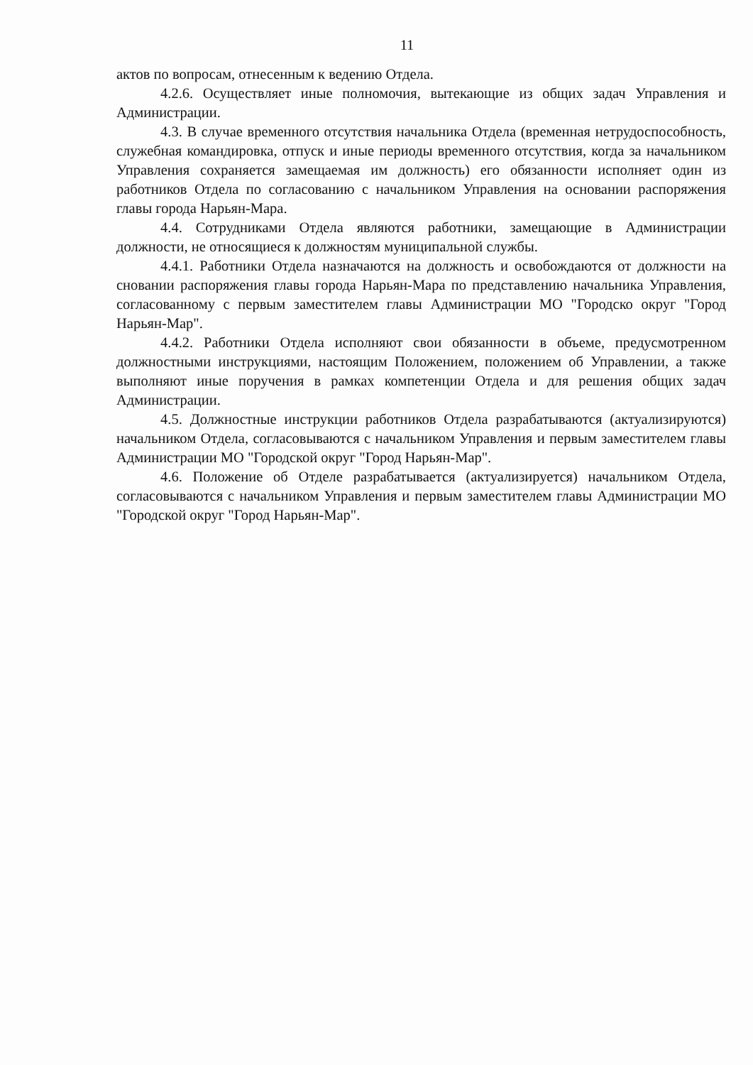11
актов по вопросам, отнесенным к ведению Отдела.
4.2.6. Осуществляет иные полномочия, вытекающие из общих задач Управления и Администрации.
4.3. В случае временного отсутствия начальника Отдела (временная нетрудоспособность, служебная командировка, отпуск и иные периоды временного отсутствия, когда за начальником Управления сохраняется замещаемая им должность) его обязанности исполняет один из работников Отдела по согласованию с начальником Управления на основании распоряжения главы города Нарьян-Мара.
4.4. Сотрудниками Отдела являются работники, замещающие в Администрации должности, не относящиеся к должностям муниципальной службы.
4.4.1. Работники Отдела назначаются на должность и освобождаются от должности на сновании распоряжения главы города Нарьян-Мара по представлению начальника Управления, согласованному с первым заместителем главы Администрации МО "Городско округ "Город Нарьян-Мар".
4.4.2. Работники Отдела исполняют свои обязанности в объеме, предусмотренном должностными инструкциями, настоящим Положением, положением об Управлении, а также выполняют иные поручения в рамках компетенции Отдела и для решения общих задач Администрации.
4.5. Должностные инструкции работников Отдела разрабатываются (актуализируются) начальником Отдела, согласовываются с начальником Управления и первым заместителем главы Администрации МО "Городской округ "Город Нарьян-Мар".
4.6. Положение об Отделе разрабатывается (актуализируется) начальником Отдела, согласовываются с начальником Управления и первым заместителем главы Администрации МО "Городской округ "Город Нарьян-Мар".